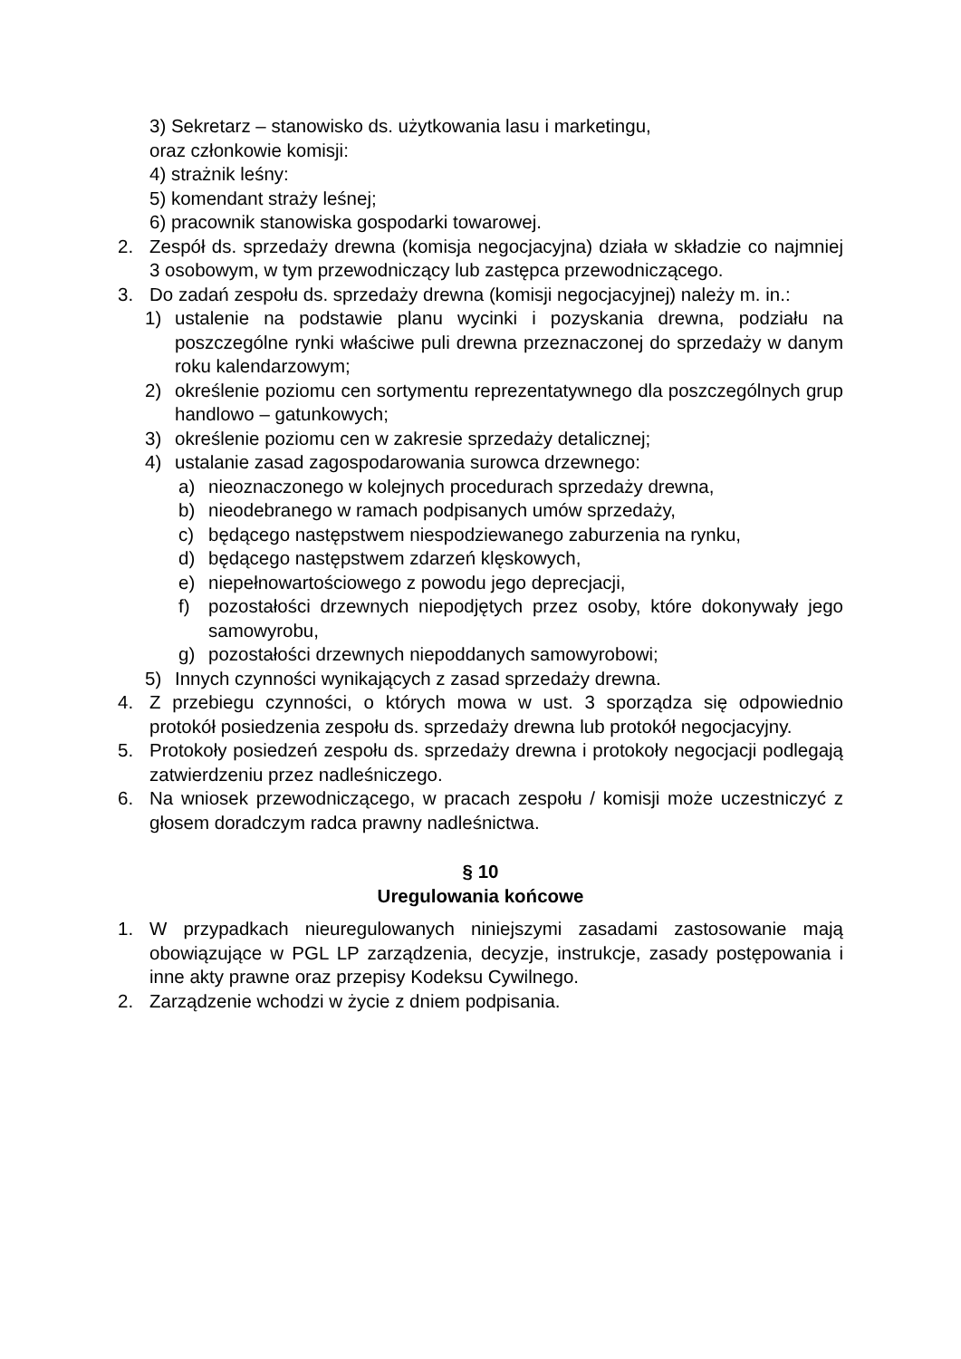3) Sekretarz – stanowisko ds. użytkowania lasu i marketingu,
oraz członkowie komisji:
4) strażnik leśny:
5) komendant straży leśnej;
6) pracownik stanowiska gospodarki towarowej.
2. Zespół ds. sprzedaży drewna (komisja negocjacyjna) działa w składzie co najmniej 3 osobowym, w tym przewodniczący lub zastępca przewodniczącego.
3. Do zadań zespołu ds. sprzedaży drewna (komisji negocjacyjnej) należy m. in.:
1) ustalenie na podstawie planu wycinki i pozyskania drewna, podziału na poszczególne rynki właściwe puli drewna przeznaczonej do sprzedaży w danym roku kalendarzowym;
2) określenie poziomu cen sortymentu reprezentatywnego dla poszczególnych grup handlowo – gatunkowych;
3) określenie poziomu cen w zakresie sprzedaży detalicznej;
4) ustalanie zasad zagospodarowania surowca drzewnego:
a) nieoznaczonego w kolejnych procedurach sprzedaży drewna,
b) nieodebranego w ramach podpisanych umów sprzedaży,
c) będącego następstwem niespodziewanego zaburzenia na rynku,
d) będącego następstwem zdarzeń klęskowych,
e) niepełnowartościowego z powodu jego deprecjacji,
f) pozostałości drzewnych niepodjętych przez osoby, które dokonywały jego samowyrobu,
g) pozostałości drzewnych niepoddanych samowyrobowi;
5) Innych czynności wynikających z zasad sprzedaży drewna.
4. Z przebiegu czynności, o których mowa w ust. 3 sporządza się odpowiednio protokół posiedzenia zespołu ds. sprzedaży drewna lub protokół negocjacyjny.
5. Protokoły posiedzeń zespołu ds. sprzedaży drewna i protokoły negocjacji podlegają zatwierdzeniu przez nadleśniczego.
6. Na wniosek przewodniczącego, w pracach zespołu / komisji może uczestniczyć z głosem doradczym radca prawny nadleśnictwa.
§ 10
Uregulowania końcowe
1. W przypadkach nieuregulowanych niniejszymi zasadami zastosowanie mają obowiązujące w PGL LP zarządzenia, decyzje, instrukcje, zasady postępowania i inne akty prawne oraz przepisy Kodeksu Cywilnego.
2. Zarządzenie wchodzi w życie z dniem podpisania.